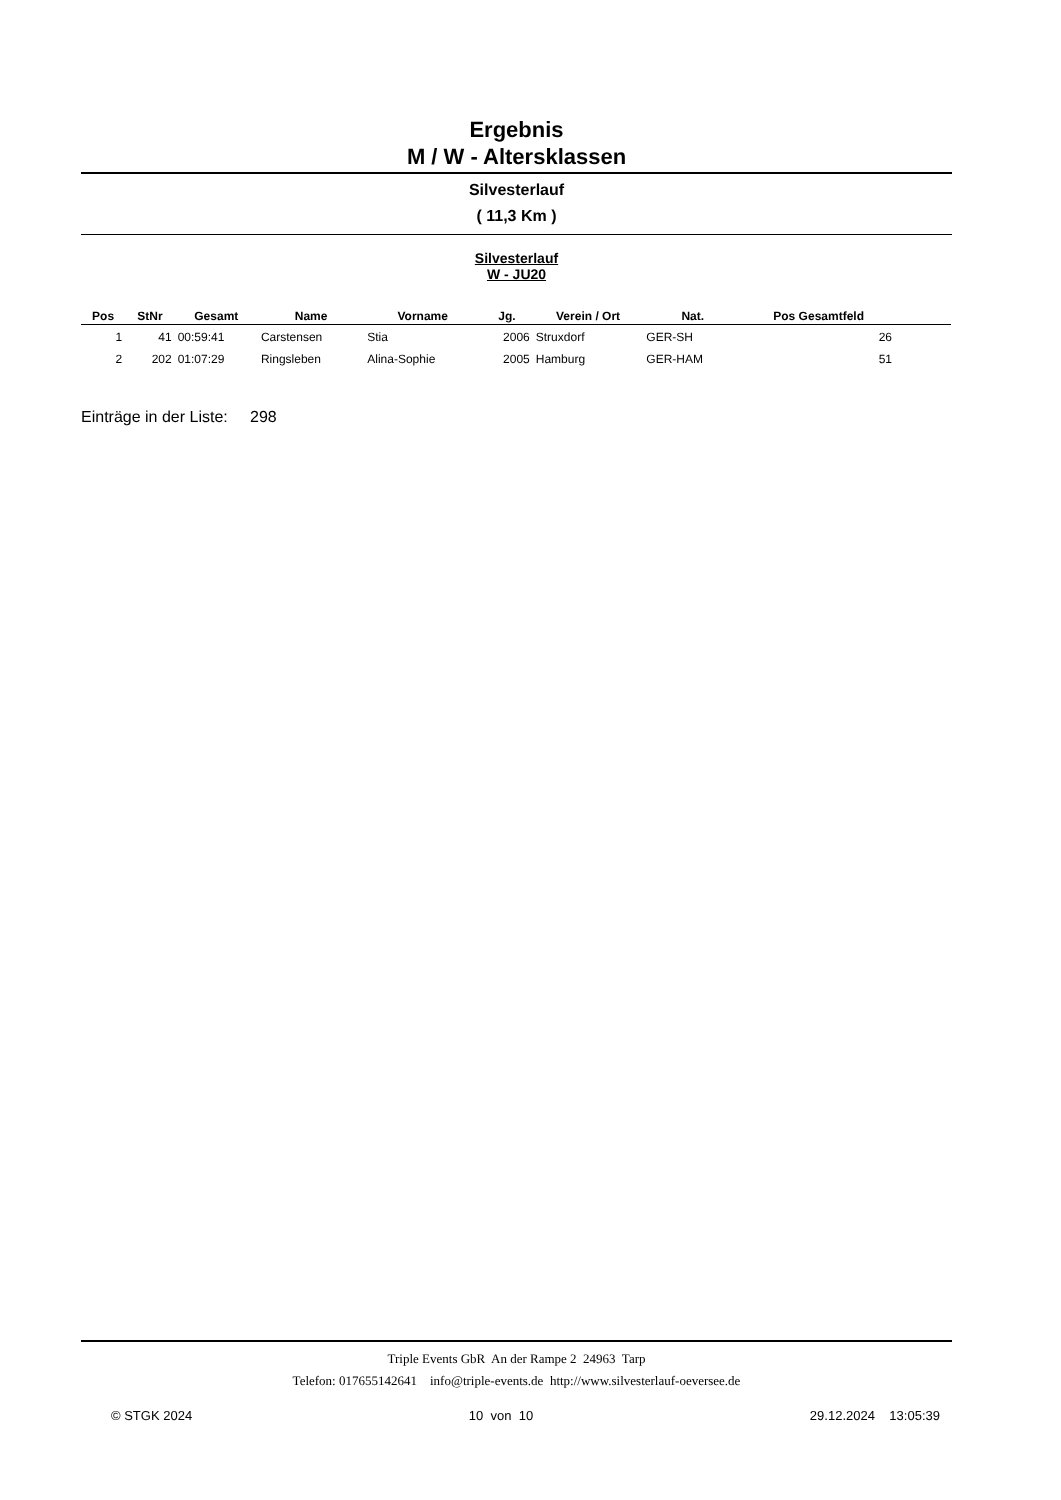Ergebnis
M / W - Altersklassen
Silvesterlauf
( 11,3 Km )
Silvesterlauf
W - JU20
| Pos | StNr | Gesamt | Name | Vorname | Jg. | Verein / Ort | Nat. | Pos Gesamtfeld | |
| --- | --- | --- | --- | --- | --- | --- | --- | --- | --- |
| 1 | 41 | 00:59:41 | Carstensen | Stia | 2006 | Struxdorf | GER-SH | 26 | |
| 2 | 202 | 01:07:29 | Ringsleben | Alina-Sophie | 2005 | Hamburg | GER-HAM | 51 | |
Einträge in der Liste: 298
Triple Events GbR An der Rampe 2 24963 Tarp
Telefon: 017655142641 info@triple-events.de http://www.silvesterlauf-oeversee.de
© STGK 2024 10 von 10 29.12.2024 13:05:39